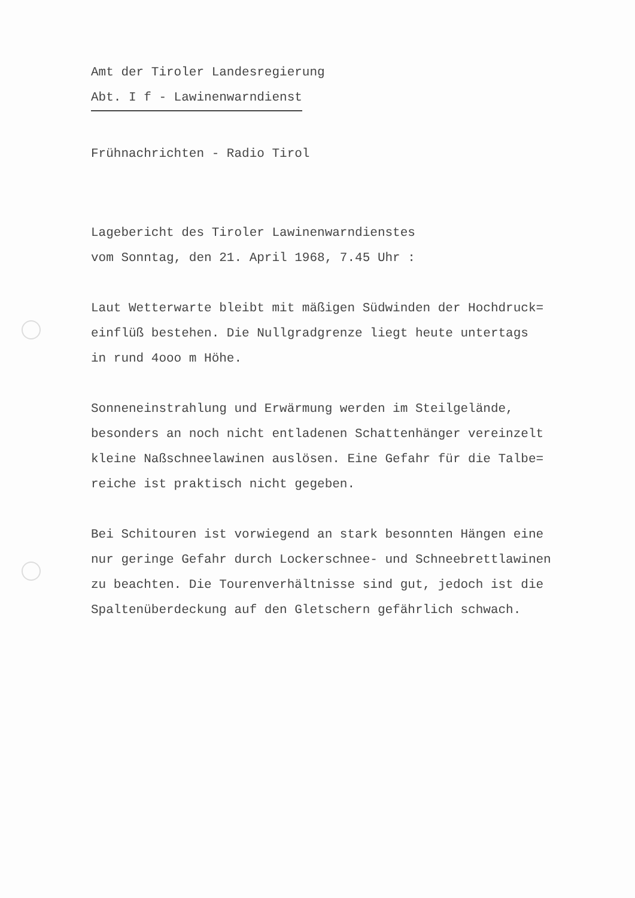Amt der Tiroler Landesregierung
Abt. I f - Lawinenwarndienst
Frühnachrichten - Radio Tirol
Lagebericht des Tiroler Lawinenwarndienstes
vom Sonntag, den 21. April 1968, 7.45 Uhr :
Laut Wetterwarte bleibt mit mäßigen Südwinden der Hochdruck=
einflüß bestehen. Die Nullgradgrenze liegt heute untertags
in rund 4ooo m Höhe.
Sonneneinstrahlung und Erwärmung werden im Steilgelände,
besonders an noch nicht entladenen Schattenhänger vereinzelt
kleine Naßschneelawinen auslösen. Eine Gefahr für die Talbe=
reiche ist praktisch nicht gegeben.
Bei Schitouren ist vorwiegend an stark besonnten Hängen eine
nur geringe Gefahr durch Lockerschnee- und Schneebrettlawinen
zu beachten. Die Tourenverhältnisse sind gut, jedoch ist die
Spaltenüberdeckung auf den Gletschern gefährlich schwach.